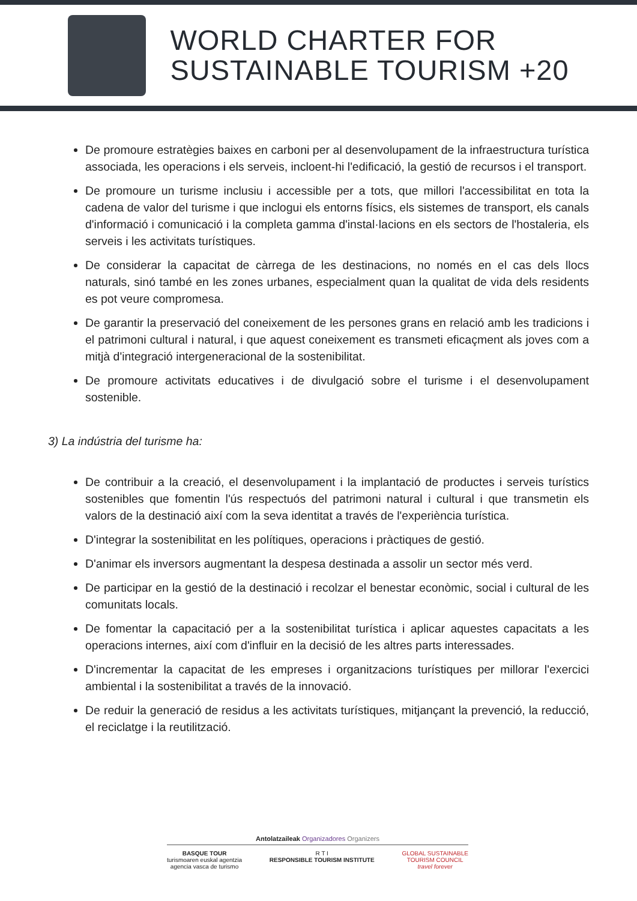WORLD CHARTER FOR
SUSTAINABLE TOURISM +20
De promoure estratègies baixes en carboni per al desenvolupament de la infraestructura turística associada, les operacions i els serveis, incloent-hi l'edificació, la gestió de recursos i el transport.
De promoure un turisme inclusiu i accessible per a tots, que millori l'accessibilitat en tota la cadena de valor del turisme i que inclogui els entorns físics, els sistemes de transport, els canals d'informació i comunicació i la completa gamma d'instal·lacions en els sectors de l'hostaleria, els serveis i les activitats turístiques.
De considerar la capacitat de càrrega de les destinacions, no només en el cas dels llocs naturals, sinó també en les zones urbanes, especialment quan la qualitat de vida dels residents es pot veure compromesa.
De garantir la preservació del coneixement de les persones grans en relació amb les tradicions i el patrimoni cultural i natural, i que aquest coneixement es transmeti eficaçment als joves com a mitjà d'integració intergeneracional de la sostenibilitat.
De promoure activitats educatives i de divulgació sobre el turisme i el desenvolupament sostenible.
3) La indústria del turisme ha:
De contribuir a la creació, el desenvolupament i la implantació de productes i serveis turístics sostenibles que fomentin l'ús respectuós del patrimoni natural i cultural i que transmetin els valors de la destinació així com la seva identitat a través de l'experiència turística.
D'integrar la sostenibilitat en les polítiques, operacions i pràctiques de gestió.
D'animar els inversors augmentant la despesa destinada a assolir un sector més verd.
De participar en la gestió de la destinació i recolzar el benestar econòmic, social i cultural de les comunitats locals.
De fomentar la capacitació per a la sostenibilitat turística i aplicar aquestes capacitats a les operacions internes, així com d'influir en la decisió de les altres parts interessades.
D'incrementar la capacitat de les empreses i organitzacions turístiques per millorar l'exercici ambiental i la sostenibilitat a través de la innovació.
De reduir la generació de residus a les activitats turístiques, mitjançant la prevenció, la reducció, el reciclatge i la reutilització.
Antolatzaileak Organizadores Organizers
BASQUE TOUR
turismoaren euskal agentzia
agencia vasca de turismo
R T I
RESPONSIBLE TOURISM INSTITUTE
GLOBAL SUSTAINABLE
TOURISM COUNCIL
travel forever